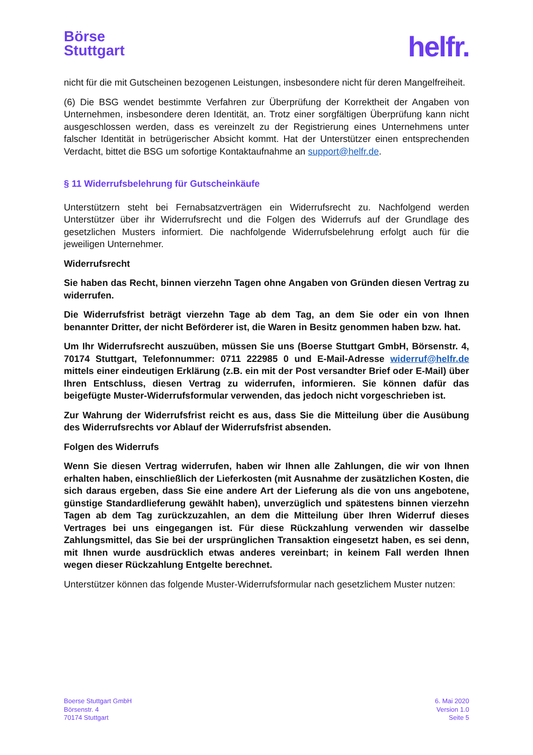Börse
Stuttgart
helfr.
nicht für die mit Gutscheinen bezogenen Leistungen, insbesondere nicht für deren Mangelfreiheit.
(6) Die BSG wendet bestimmte Verfahren zur Überprüfung der Korrektheit der Angaben von Unternehmen, insbesondere deren Identität, an. Trotz einer sorgfältigen Überprüfung kann nicht ausgeschlossen werden, dass es vereinzelt zu der Registrierung eines Unternehmens unter falscher Identität in betrügerischer Absicht kommt. Hat der Unterstützer einen entsprechenden Verdacht, bittet die BSG um sofortige Kontaktaufnahme an support@helfr.de.
§ 11 Widerrufsbelehrung für Gutscheinkäufe
Unterstützern steht bei Fernabsatzverträgen ein Widerrufsrecht zu. Nachfolgend werden Unterstützer über ihr Widerrufsrecht und die Folgen des Widerrufs auf der Grundlage des gesetzlichen Musters informiert. Die nachfolgende Widerrufsbelehrung erfolgt auch für die jeweiligen Unternehmer.
Widerrufsrecht
Sie haben das Recht, binnen vierzehn Tagen ohne Angaben von Gründen diesen Vertrag zu widerrufen.
Die Widerrufsfrist beträgt vierzehn Tage ab dem Tag, an dem Sie oder ein von Ihnen benannter Dritter, der nicht Beförderer ist, die Waren in Besitz genommen haben bzw. hat.
Um Ihr Widerrufsrecht auszuüben, müssen Sie uns (Boerse Stuttgart GmbH, Börsenstr. 4, 70174 Stuttgart, Telefonnummer: 0711 222985 0 und E-Mail-Adresse widerruf@helfr.de mittels einer eindeutigen Erklärung (z.B. ein mit der Post versandter Brief oder E-Mail) über Ihren Entschluss, diesen Vertrag zu widerrufen, informieren. Sie können dafür das beigefügte Muster-Widerrufsformular verwenden, das jedoch nicht vorgeschrieben ist.
Zur Wahrung der Widerrufsfrist reicht es aus, dass Sie die Mitteilung über die Ausübung des Widerrufsrechts vor Ablauf der Widerrufsfrist absenden.
Folgen des Widerrufs
Wenn Sie diesen Vertrag widerrufen, haben wir Ihnen alle Zahlungen, die wir von Ihnen erhalten haben, einschließlich der Lieferkosten (mit Ausnahme der zusätzlichen Kosten, die sich daraus ergeben, dass Sie eine andere Art der Lieferung als die von uns angebotene, günstige Standardlieferung gewählt haben), unverzüglich und spätestens binnen vierzehn Tagen ab dem Tag zurückzuzahlen, an dem die Mitteilung über Ihren Widerruf dieses Vertrages bei uns eingegangen ist. Für diese Rückzahlung verwenden wir dasselbe Zahlungsmittel, das Sie bei der ursprünglichen Transaktion eingesetzt haben, es sei denn, mit Ihnen wurde ausdrücklich etwas anderes vereinbart; in keinem Fall werden Ihnen wegen dieser Rückzahlung Entgelte berechnet.
Unterstützer können das folgende Muster-Widerrufsformular nach gesetzlichem Muster nutzen:
Boerse Stuttgart GmbH
Börsenstr. 4
70174 Stuttgart
6. Mai 2020
Version 1.0
Seite 5